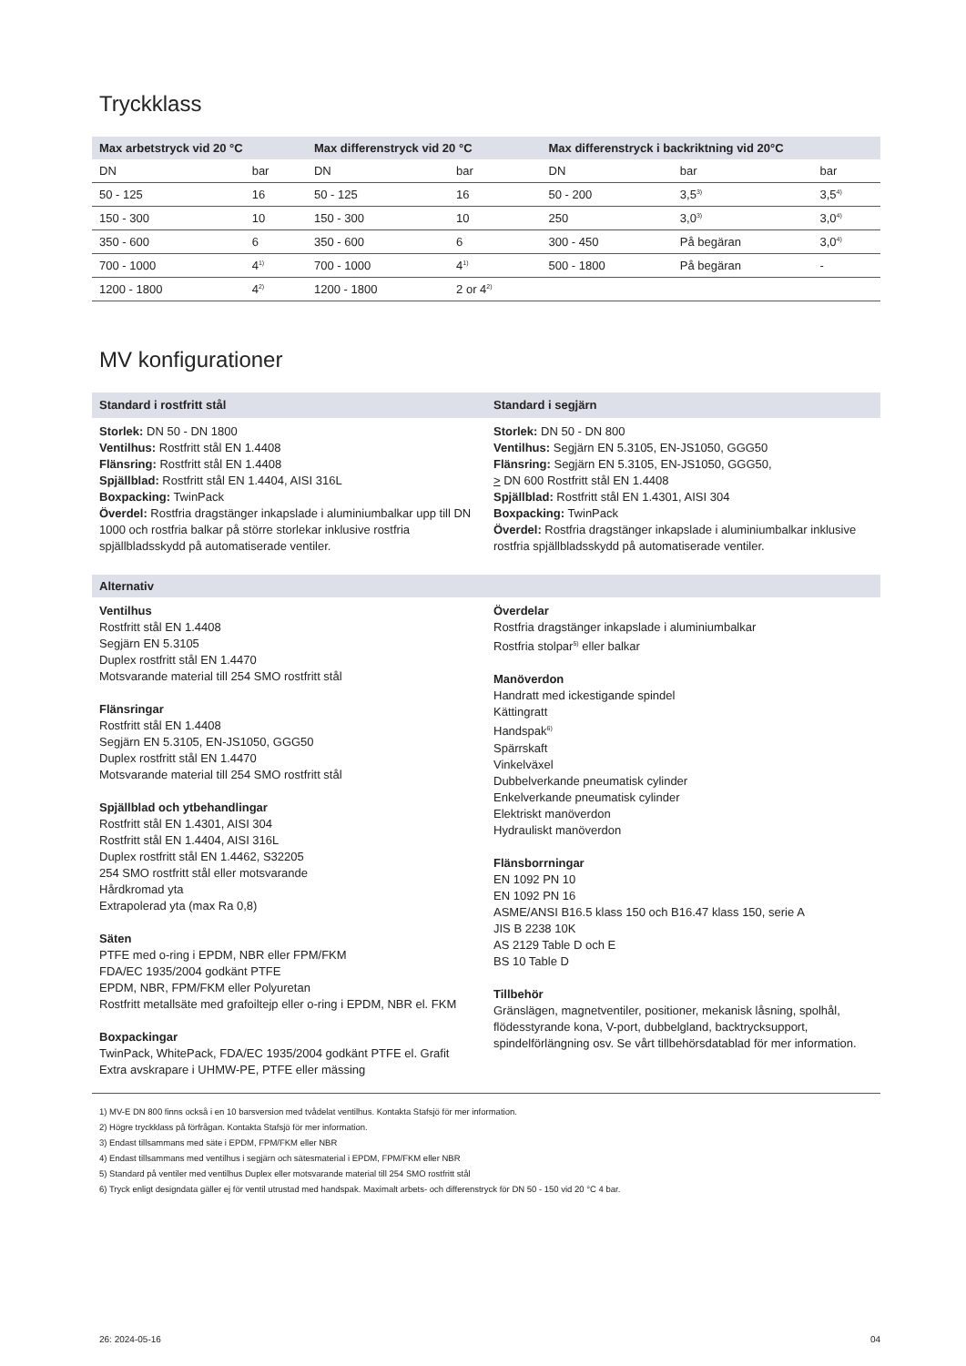Tryckklass
| Max arbetstryck vid 20 °C | | Max differenstryck vid 20 °C | | Max differenstryck i backriktning vid 20°C | | |
| --- | --- | --- | --- | --- | --- | --- |
| DN | bar | DN | bar | DN | bar | bar |
| 50 - 125 | 16 | 50 - 125 | 16 | 50 - 200 | 3,5<sup>3)</sup> | 3,5<sup>4)</sup> |
| 150 - 300 | 10 | 150 - 300 | 10 | 250 | 3,0<sup>3)</sup> | 3,0<sup>4)</sup> |
| 350 - 600 | 6 | 350 - 600 | 6 | 300 - 450 | På begäran | 3,0<sup>4)</sup> |
| 700 - 1000 | 4<sup>1)</sup> | 700 - 1000 | 4<sup>1)</sup> | 500 - 1800 | På begäran | - |
| 1200 - 1800 | 4<sup>2)</sup> | 1200 - 1800 | 2 or 4<sup>2)</sup> | | | |
MV konfigurationer
Standard i rostfritt stål Standard i segjärn
Storlek: DN 50 - DN 1800
Ventilhus: Rostfritt stål EN 1.4408
Flänsring: Rostfritt stål EN 1.4408
Spjällblad: Rostfritt stål EN 1.4404, AISI 316L
Boxpacking: TwinPack
Överdel: Rostfria dragstänger inkapslade i aluminiumbalkar upp till DN 1000 och rostfria balkar på större storlekar inklusive rostfria spjällbladsskydd på automatiserade ventiler.
Storlek: DN 50 - DN 800
Ventilhus: Segjärn EN 5.3105, EN-JS1050, GGG50
Flänsring: Segjärn EN 5.3105, EN-JS1050, GGG50,
> DN 600 Rostfritt stål EN 1.4408
Spjällblad: Rostfritt stål EN 1.4301, AISI 304
Boxpacking: TwinPack
Överdel: Rostfria dragstänger inkapslade i aluminiumbalkar inklusive rostfria spjällbladsskydd på automatiserade ventiler.
Alternativ
Ventilhus
Rostfritt stål EN 1.4408
Segjärn EN 5.3105
Duplex rostfritt stål EN 1.4470
Motsvarande material till 254 SMO rostfritt stål
Flänsringar
Rostfritt stål EN 1.4408
Segjärn EN 5.3105, EN-JS1050, GGG50
Duplex rostfritt stål EN 1.4470
Motsvarande material till 254 SMO rostfritt stål
Spjällblad och ytbehandlingar
Rostfritt stål EN 1.4301, AISI 304
Rostfritt stål EN 1.4404, AISI 316L
Duplex rostfritt stål EN 1.4462, S32205
254 SMO rostfritt stål eller motsvarande
Hårdkromad yta
Extrapolerad yta (max Ra 0,8)
Säten
PTFE med o-ring i EPDM, NBR eller FPM/FKM
FDA/EC 1935/2004 godkänt PTFE
EPDM, NBR, FPM/FKM eller Polyuretan
Rostfritt metallsäte med grafoiltejp eller o-ring i EPDM, NBR el. FKM
Boxpackingar
TwinPack, WhitePack, FDA/EC 1935/2004 godkänt PTFE el. Grafit
Extra avskrapare i UHMW-PE, PTFE eller mässing
Överdelar
Rostfria dragstänger inkapslade i aluminiumbalkar
Rostfria stolpar<sup>5)</sup> eller balkar
Manöverdon
Handratt med ickestigande spindel
Kättingratt
Handspak<sup>6)</sup>
Spärrskaft
Vinkelväxel
Dubbelverkande pneumatisk cylinder
Enkelverkande pneumatisk cylinder
Elektriskt manöverdon
Hydrauliskt manöverdon
Flänsborrningar
EN 1092 PN 10
EN 1092 PN 16
ASME/ANSI B16.5 klass 150 och B16.47 klass 150, serie A
JIS B 2238 10K
AS 2129 Table D och E
BS 10 Table D
Tillbehör
Gränslägen, magnetventiler, positioner, mekanisk låsning, spolhål, flödesstyrande kona, V-port, dubbelgland, backtrycksupport, spindelförlängning osv. Se vårt tillbehörsdatablad för mer information.
1) MV-E DN 800 finns också i en 10 barsversion med tvådelat ventilhus. Kontakta Stafsjö för mer information.
2) Högre tryckklass på förfrågan. Kontakta Stafsjö för mer information.
3) Endast tillsammans med säte i EPDM, FPM/FKM eller NBR
4) Endast tillsammans med ventilhus i segjärn och sätesmaterial i EPDM, FPM/FKM eller NBR
5) Standard på ventiler med ventilhus Duplex eller motsvarande material till 254 SMO rostfritt stål
6) Tryck enligt designdata gäller ej för ventil utrustad med handspak. Maximalt arbets- och differenstryck för DN 50 - 150 vid 20 °C 4 bar.
26: 2024-05-16 04